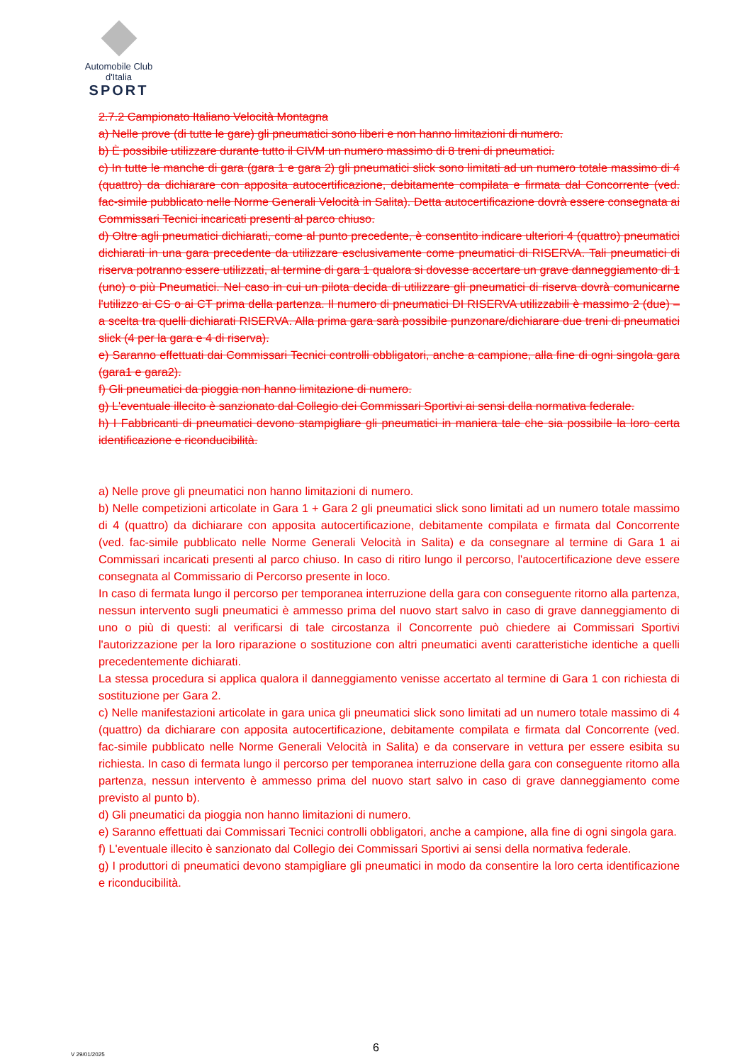Automobile Club d'Italia
SPORT
2.7.2 Campionato Italiano Velocità Montagna
a) Nelle prove (di tutte le gare) gli pneumatici sono liberi e non hanno limitazioni di numero.
b) È possibile utilizzare durante tutto il CIVM un numero massimo di 8 treni di pneumatici.
c) In tutte le manche di gara (gara 1 e gara 2) gli pneumatici slick sono limitati ad un numero totale massimo di 4 (quattro) da dichiarare con apposita autocertificazione, debitamente compilata e firmata dal Concorrente (ved. fac-simile pubblicato nelle Norme Generali Velocità in Salita). Detta autocertificazione dovrà essere consegnata ai Commissari Tecnici incaricati presenti al parco chiuso.
d) Oltre agli pneumatici dichiarati, come al punto precedente, è consentito indicare ulteriori 4 (quattro) pneumatici dichiarati in una gara precedente da utilizzare esclusivamente come pneumatici di RISERVA. Tali pneumatici di riserva potranno essere utilizzati, al termine di gara 1 qualora si dovesse accertare un grave danneggiamento di 1 (uno) o più Pneumatici. Nel caso in cui un pilota decida di utilizzare gli pneumatici di riserva dovrà comunicarne l'utilizzo ai CS o ai CT prima della partenza. Il numero di pneumatici DI RISERVA utilizzabili è massimo 2 (due) – a scelta tra quelli dichiarati RISERVA. Alla prima gara sarà possibile punzonare/dichiarare due treni di pneumatici slick (4 per la gara e 4 di riserva).
e) Saranno effettuati dai Commissari Tecnici controlli obbligatori, anche a campione, alla fine di ogni singola gara (gara1 e gara2).
f) Gli pneumatici da pioggia non hanno limitazione di numero.
g) L'eventuale illecito è sanzionato dal Collegio dei Commissari Sportivi ai sensi della normativa federale.
h) I Fabbricanti di pneumatici devono stampigliare gli pneumatici in maniera tale che sia possibile la loro certa identificazione e riconducibilità.
a) Nelle prove gli pneumatici non hanno limitazioni di numero.
b) Nelle competizioni articolate in Gara 1 + Gara 2 gli pneumatici slick sono limitati ad un numero totale massimo di 4 (quattro) da dichiarare con apposita autocertificazione, debitamente compilata e firmata dal Concorrente (ved. fac-simile pubblicato nelle Norme Generali Velocità in Salita) e da consegnare al termine di Gara 1 ai Commissari incaricati presenti al parco chiuso. In caso di ritiro lungo il percorso, l'autocertificazione deve essere consegnata al Commissario di Percorso presente in loco.
In caso di fermata lungo il percorso per temporanea interruzione della gara con conseguente ritorno alla partenza, nessun intervento sugli pneumatici è ammesso prima del nuovo start salvo in caso di grave danneggiamento di uno o più di questi: al verificarsi di tale circostanza il Concorrente può chiedere ai Commissari Sportivi l'autorizzazione per la loro riparazione o sostituzione con altri pneumatici aventi caratteristiche identiche a quelli precedentemente dichiarati.
La stessa procedura si applica qualora il danneggiamento venisse accertato al termine di Gara 1 con richiesta di sostituzione per Gara 2.
c) Nelle manifestazioni articolate in gara unica gli pneumatici slick sono limitati ad un numero totale massimo di 4 (quattro) da dichiarare con apposita autocertificazione, debitamente compilata e firmata dal Concorrente (ved. fac-simile pubblicato nelle Norme Generali Velocità in Salita) e da conservare in vettura per essere esibita su richiesta. In caso di fermata lungo il percorso per temporanea interruzione della gara con conseguente ritorno alla partenza, nessun intervento è ammesso prima del nuovo start salvo in caso di grave danneggiamento come previsto al punto b).
d) Gli pneumatici da pioggia non hanno limitazioni di numero.
e) Saranno effettuati dai Commissari Tecnici controlli obbligatori, anche a campione, alla fine di ogni singola gara.
f) L'eventuale illecito è sanzionato dal Collegio dei Commissari Sportivi ai sensi della normativa federale.
g) I produttori di pneumatici devono stampigliare gli pneumatici in modo da consentire la loro certa identificazione e riconducibilità.
6 V 29/01/2025